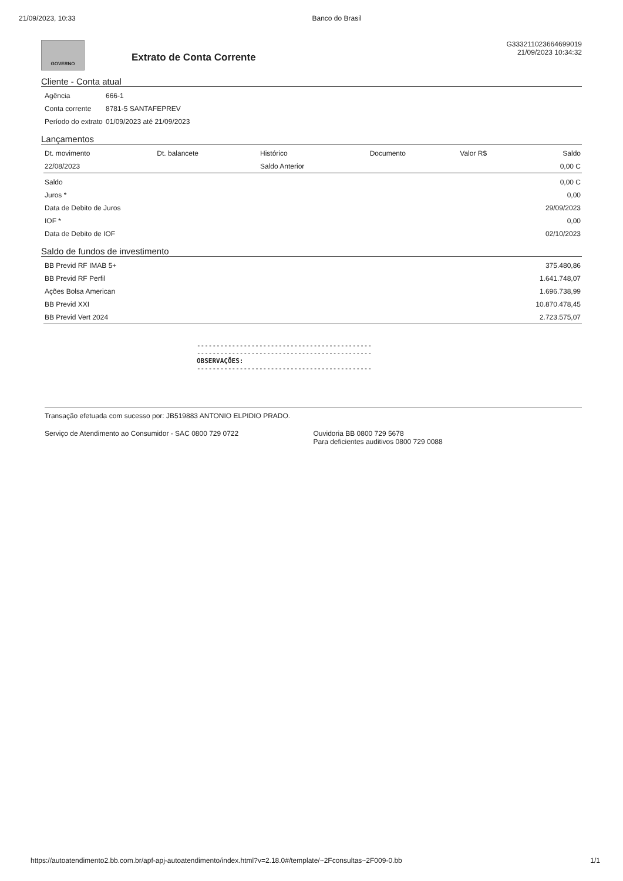21/09/2023, 10:33 Banco do Brasil
GOVERNO
Extrato de Conta Corrente
G333211023664699019
21/09/2023 10:34:32
Cliente - Conta atual
| Agência | 666-1 |
| Conta corrente | 8781-5 SANTAFEPREV |
| Período do extrato | 01/09/2023 até 21/09/2023 |
Lançamentos
| Dt. movimento | Dt. balancete | Histórico | Documento | Valor R$ | Saldo |
| --- | --- | --- | --- | --- | --- |
| 22/08/2023 | | Saldo Anterior | | | 0,00 C |
| Saldo | 0,00 C |
| Juros * | 0,00 |
| Data de Debito de Juros | 29/09/2023 |
| IOF * | 0,00 |
| Data de Debito de IOF | 02/10/2023 |
Saldo de fundos de investimento
| BB Previd RF IMAB 5+ | 375.480,86 |
| BB Previd RF Perfil | 1.641.748,07 |
| Ações Bolsa American | 1.696.738,99 |
| BB Previd XXI | 10.870.478,45 |
| BB Previd Vert 2024 | 2.723.575,07 |
---------------------------------------------
---------------------------------------------
OBSERVAÇÕES:
---------------------------------------------
Transação efetuada com sucesso por: JB519883 ANTONIO ELPIDIO PRADO.
Serviço de Atendimento ao Consumidor - SAC 0800 729 0722
Ouvidoria BB 0800 729 5678
Para deficientes auditivos 0800 729 0088
https://autoatendimento2.bb.com.br/apf-apj-autoatendimento/index.html?v=2.18.0#/template/~2Fconsultas~2F009-0.bb 1/1